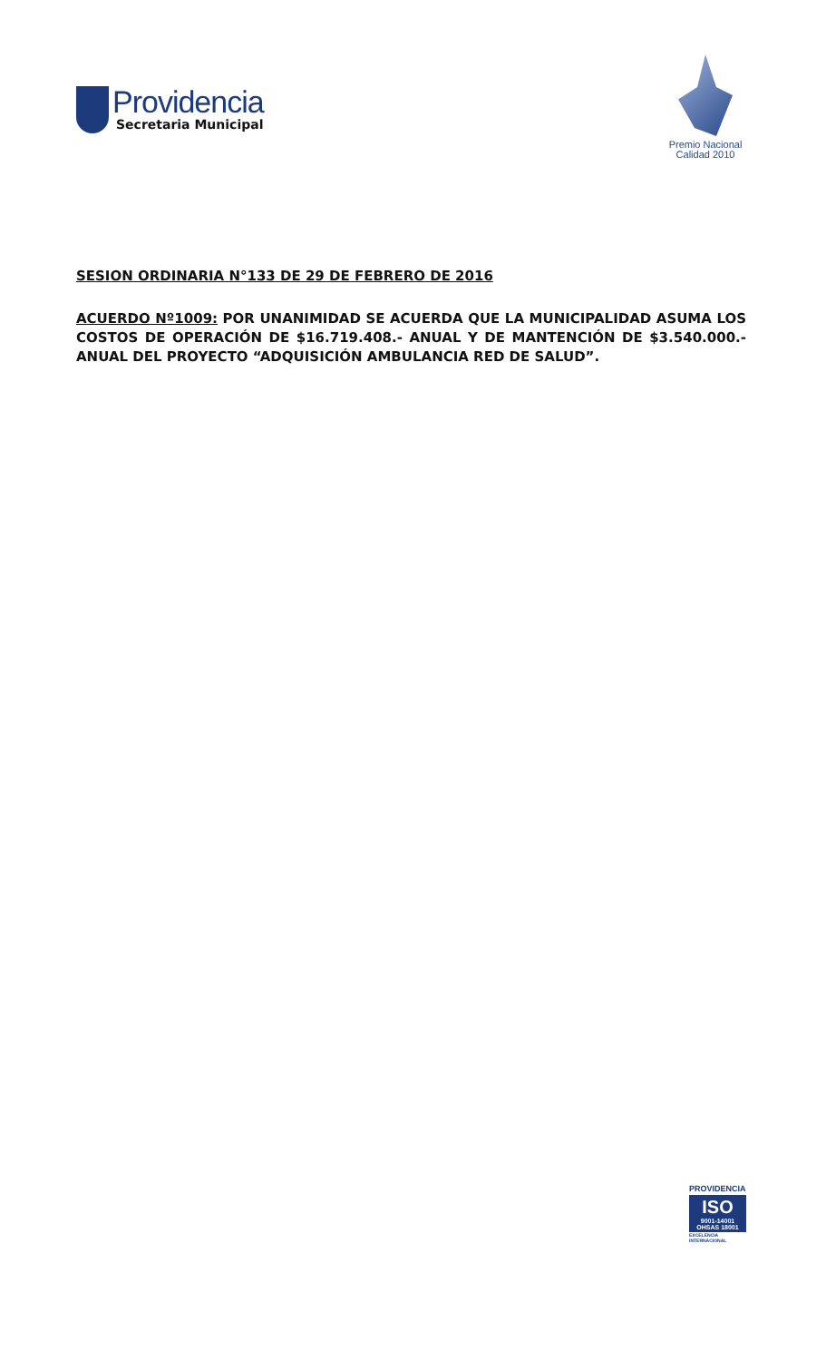Providencia
Secretaria Municipal
Premio Nacional
Calidad 2010
SESION ORDINARIA N°133 DE 29 DE FEBRERO DE 2016
ACUERDO Nº1009: POR UNANIMIDAD SE ACUERDA QUE LA MUNICIPALIDAD ASUMA LOS COSTOS DE OPERACIÓN DE $16.719.408.- ANUAL Y DE MANTENCIÓN DE $3.540.000.- ANUAL DEL PROYECTO “ADQUISICIÓN AMBULANCIA RED DE SALUD”.
PROVIDENCIA
ISO
9001-14001 OHSAS 18001
EXCELENCIA INTERNACIONAL